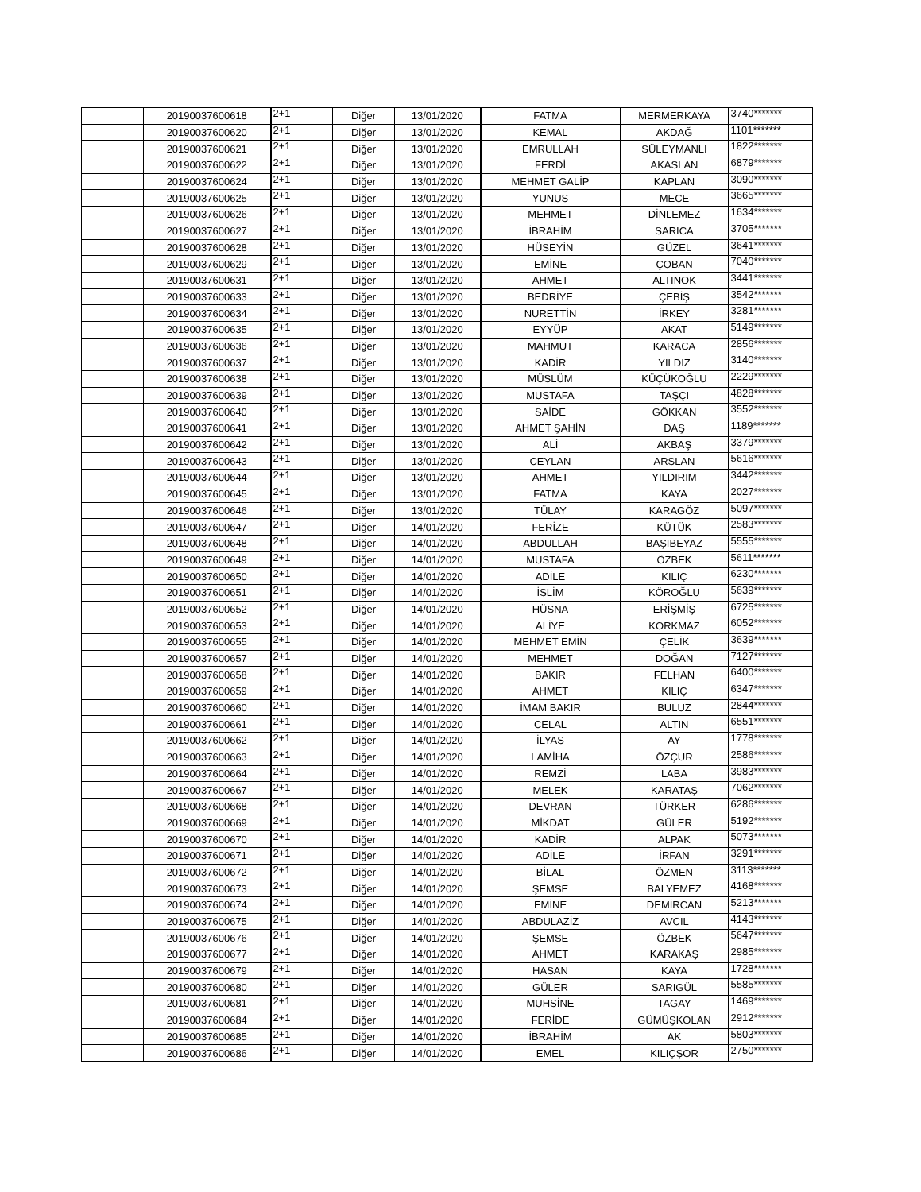| | 20190037600618 | 2+1 | Diğer | 13/01/2020 | FATMA | MERMERKAYA | 3740******* |
| | 20190037600620 | 2+1 | Diğer | 13/01/2020 | KEMAL | AKDAĞ | 1101******* |
| | 20190037600621 | 2+1 | Diğer | 13/01/2020 | EMRULLAH | SÜLEYMANLI | 1822******* |
| | 20190037600622 | 2+1 | Diğer | 13/01/2020 | FERDİ | AKASLAN | 6879******* |
| | 20190037600624 | 2+1 | Diğer | 13/01/2020 | MEHMET GALİP | KAPLAN | 3090******* |
| | 20190037600625 | 2+1 | Diğer | 13/01/2020 | YUNUS | MECE | 3665******* |
| | 20190037600626 | 2+1 | Diğer | 13/01/2020 | MEHMET | DİNLEMEZ | 1634******* |
| | 20190037600627 | 2+1 | Diğer | 13/01/2020 | İBRAHİM | SARICA | 3705******* |
| | 20190037600628 | 2+1 | Diğer | 13/01/2020 | HÜSEYİN | GÜZEL | 3641******* |
| | 20190037600629 | 2+1 | Diğer | 13/01/2020 | EMİNE | ÇOBAN | 7040******* |
| | 20190037600631 | 2+1 | Diğer | 13/01/2020 | AHMET | ALTINOK | 3441******* |
| | 20190037600633 | 2+1 | Diğer | 13/01/2020 | BEDRİYE | ÇEBİŞ | 3542******* |
| | 20190037600634 | 2+1 | Diğer | 13/01/2020 | NURETTİN | İRKEY | 3281******* |
| | 20190037600635 | 2+1 | Diğer | 13/01/2020 | EYYÜP | AKAT | 5149******* |
| | 20190037600636 | 2+1 | Diğer | 13/01/2020 | MAHMUT | KARACA | 2856******* |
| | 20190037600637 | 2+1 | Diğer | 13/01/2020 | KADİR | YILDIZ | 3140******* |
| | 20190037600638 | 2+1 | Diğer | 13/01/2020 | MÜSLÜM | KÜÇÜKOĞLU | 2229******* |
| | 20190037600639 | 2+1 | Diğer | 13/01/2020 | MUSTAFA | TAŞÇI | 4828******* |
| | 20190037600640 | 2+1 | Diğer | 13/01/2020 | SAİDE | GÖKKAN | 3552******* |
| | 20190037600641 | 2+1 | Diğer | 13/01/2020 | AHMET ŞAHİN | DAŞ | 1189******* |
| | 20190037600642 | 2+1 | Diğer | 13/01/2020 | ALİ | AKBAŞ | 3379******* |
| | 20190037600643 | 2+1 | Diğer | 13/01/2020 | CEYLAN | ARSLAN | 5616******* |
| | 20190037600644 | 2+1 | Diğer | 13/01/2020 | AHMET | YILDIRIM | 3442******* |
| | 20190037600645 | 2+1 | Diğer | 13/01/2020 | FATMA | KAYA | 2027******* |
| | 20190037600646 | 2+1 | Diğer | 13/01/2020 | TÜLAY | KARAGÖZ | 5097******* |
| | 20190037600647 | 2+1 | Diğer | 14/01/2020 | FERİZE | KÜTÜK | 2583******* |
| | 20190037600648 | 2+1 | Diğer | 14/01/2020 | ABDULLAH | BAŞIBEYAZ | 5555******* |
| | 20190037600649 | 2+1 | Diğer | 14/01/2020 | MUSTAFA | ÖZBEK | 5611******* |
| | 20190037600650 | 2+1 | Diğer | 14/01/2020 | ADİLE | KILIÇ | 6230******* |
| | 20190037600651 | 2+1 | Diğer | 14/01/2020 | İSLİM | KÖROĞLU | 5639******* |
| | 20190037600652 | 2+1 | Diğer | 14/01/2020 | HÜSNA | ERİŞMİŞ | 6725******* |
| | 20190037600653 | 2+1 | Diğer | 14/01/2020 | ALİYE | KORKMAZ | 6052******* |
| | 20190037600655 | 2+1 | Diğer | 14/01/2020 | MEHMET EMİN | ÇELİK | 3639******* |
| | 20190037600657 | 2+1 | Diğer | 14/01/2020 | MEHMET | DOĞAN | 7127******* |
| | 20190037600658 | 2+1 | Diğer | 14/01/2020 | BAKIR | FELHAN | 6400******* |
| | 20190037600659 | 2+1 | Diğer | 14/01/2020 | AHMET | KILIÇ | 6347******* |
| | 20190037600660 | 2+1 | Diğer | 14/01/2020 | İMAM BAKIR | BULUZ | 2844******* |
| | 20190037600661 | 2+1 | Diğer | 14/01/2020 | CELAL | ALTIN | 6551******* |
| | 20190037600662 | 2+1 | Diğer | 14/01/2020 | İLYAS | AY | 1778******* |
| | 20190037600663 | 2+1 | Diğer | 14/01/2020 | LAMİHA | ÖZÇUR | 2586******* |
| | 20190037600664 | 2+1 | Diğer | 14/01/2020 | REMZİ | LABA | 3983******* |
| | 20190037600667 | 2+1 | Diğer | 14/01/2020 | MELEK | KARATAŞ | 7062******* |
| | 20190037600668 | 2+1 | Diğer | 14/01/2020 | DEVRAN | TÜRKER | 6286******* |
| | 20190037600669 | 2+1 | Diğer | 14/01/2020 | MİKDAT | GÜLER | 5192******* |
| | 20190037600670 | 2+1 | Diğer | 14/01/2020 | KADİR | ALPAK | 5073******* |
| | 20190037600671 | 2+1 | Diğer | 14/01/2020 | ADİLE | İRFAN | 3291******* |
| | 20190037600672 | 2+1 | Diğer | 14/01/2020 | BİLAL | ÖZMEN | 3113******* |
| | 20190037600673 | 2+1 | Diğer | 14/01/2020 | ŞEMSE | BALYEMEZ | 4168******* |
| | 20190037600674 | 2+1 | Diğer | 14/01/2020 | EMİNE | DEMİRCAN | 5213******* |
| | 20190037600675 | 2+1 | Diğer | 14/01/2020 | ABDULAZİZ | AVCIL | 4143******* |
| | 20190037600676 | 2+1 | Diğer | 14/01/2020 | ŞEMSE | ÖZBEK | 5647******* |
| | 20190037600677 | 2+1 | Diğer | 14/01/2020 | AHMET | KARAKAŞ | 2985******* |
| | 20190037600679 | 2+1 | Diğer | 14/01/2020 | HASAN | KAYA | 1728******* |
| | 20190037600680 | 2+1 | Diğer | 14/01/2020 | GÜLER | SARIGÜL | 5585******* |
| | 20190037600681 | 2+1 | Diğer | 14/01/2020 | MUHSİNE | TAGAY | 1469******* |
| | 20190037600684 | 2+1 | Diğer | 14/01/2020 | FERİDE | GÜMÜŞKOLAN | 2912******* |
| | 20190037600685 | 2+1 | Diğer | 14/01/2020 | İBRAHİM | AK | 5803******* |
| | 20190037600686 | 2+1 | Diğer | 14/01/2020 | EMEL | KILIÇŞOR | 2750******* |